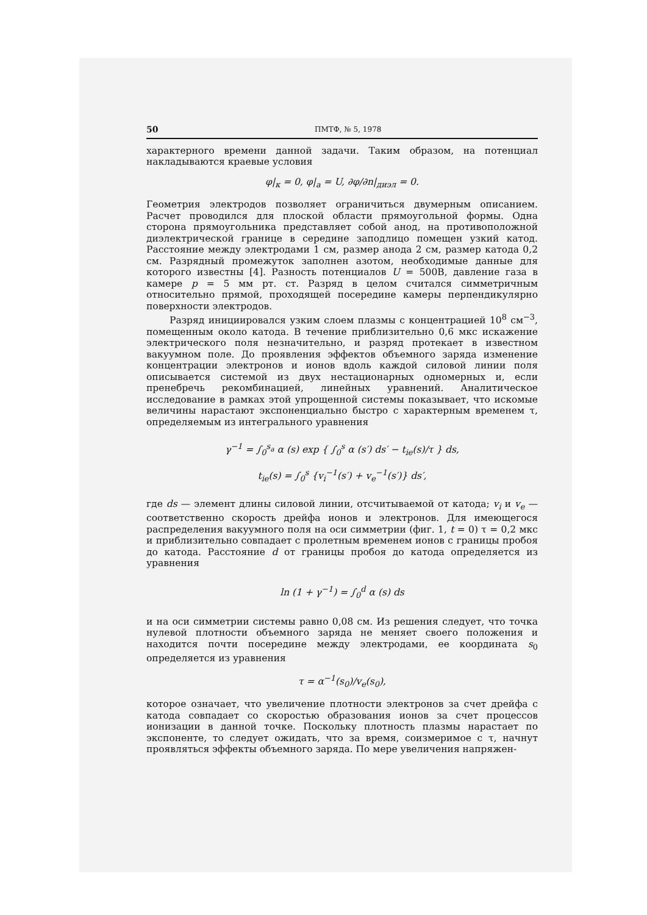50 ПМТФ, № 5, 1978
характерного времени данной задачи. Таким образом, на потенциал накладываются краевые условия
φ|<sub>к</sub> = 0, φ|<sub>а</sub> = U, ∂φ/∂n|<sub>диэл</sub> = 0.
Геометрия электродов позволяет ограничиться двумерным описанием. Расчет проводился для плоской области прямоугольной формы. Одна сторона прямоугольника представляет собой анод, на противоположной диэлектрической границе в середине заподлицо помещен узкий катод. Расстояние между электродами 1 см, размер анода 2 см, размер катода 0,2 см. Разрядный промежуток заполнен азотом, необходимые данные для которого известны [4]. Разность потенциалов U = 500В, давление газа в камере p = 5 мм рт. ст. Разряд в целом считался симметричным относительно прямой, проходящей посередине камеры перпендикулярно поверхности электродов.
Разряд инициировался узким слоем плазмы с концентрацией 10<sup>8</sup> см<sup>−3</sup>, помещенным около катода. В течение приблизительно 0,6 мкс искажение электрического поля незначительно, и разряд протекает в известном вакуумном поле. До проявления эффектов объемного заряда изменение концентрации электронов и ионов вдоль каждой силовой линии поля описывается системой из двух нестационарных одномерных и, если пренебречь рекомбинацией, линейных уравнений. Аналитическое исследование в рамках этой упрощенной системы показывает, что искомые величины нарастают экспоненциально быстро с характерным временем τ, определяемым из интегрального уравнения
γ<sup>−1</sup> = ∫<sub>0</sub><sup>s<sub>a</sub></sup> α (s) exp { ∫<sub>0</sub><sup>s</sup> α (s′) ds′ − t<sub>ie</sub>(s)/τ } ds,
t<sub>ie</sub>(s) = ∫<sub>0</sub><sup>s</sup> {v<sub>i</sub><sup>−1</sup>(s′) + v<sub>e</sub><sup>−1</sup>(s′)} ds′,
где ds — элемент длины силовой линии, отсчитываемой от катода; v<sub>i</sub> и v<sub>e</sub> — соответственно скорость дрейфа ионов и электронов. Для имеющегося распределения вакуумного поля на оси симметрии (фиг. 1, t = 0) τ = 0,2 мкс и приблизительно совпадает с пролетным временем ионов с границы пробоя до катода. Расстояние d от границы пробоя до катода определяется из уравнения
ln (1 + γ<sup>−1</sup>) = ∫<sub>0</sub><sup>d</sup> α (s) ds
и на оси симметрии системы равно 0,08 см. Из решения следует, что точка нулевой плотности объемного заряда не меняет своего положения и находится почти посередине между электродами, ее координата s<sub>0</sub> определяется из уравнения
τ = α<sup>−1</sup>(s<sub>0</sub>)/v<sub>e</sub>(s<sub>0</sub>),
которое означает, что увеличение плотности электронов за счет дрейфа с катода совпадает со скоростью образования ионов за счет процессов ионизации в данной точке. Поскольку плотность плазмы нарастает по экспоненте, то следует ожидать, что за время, соизмеримое с τ, начнут проявляться эффекты объемного заряда. По мере увеличения напряжен-